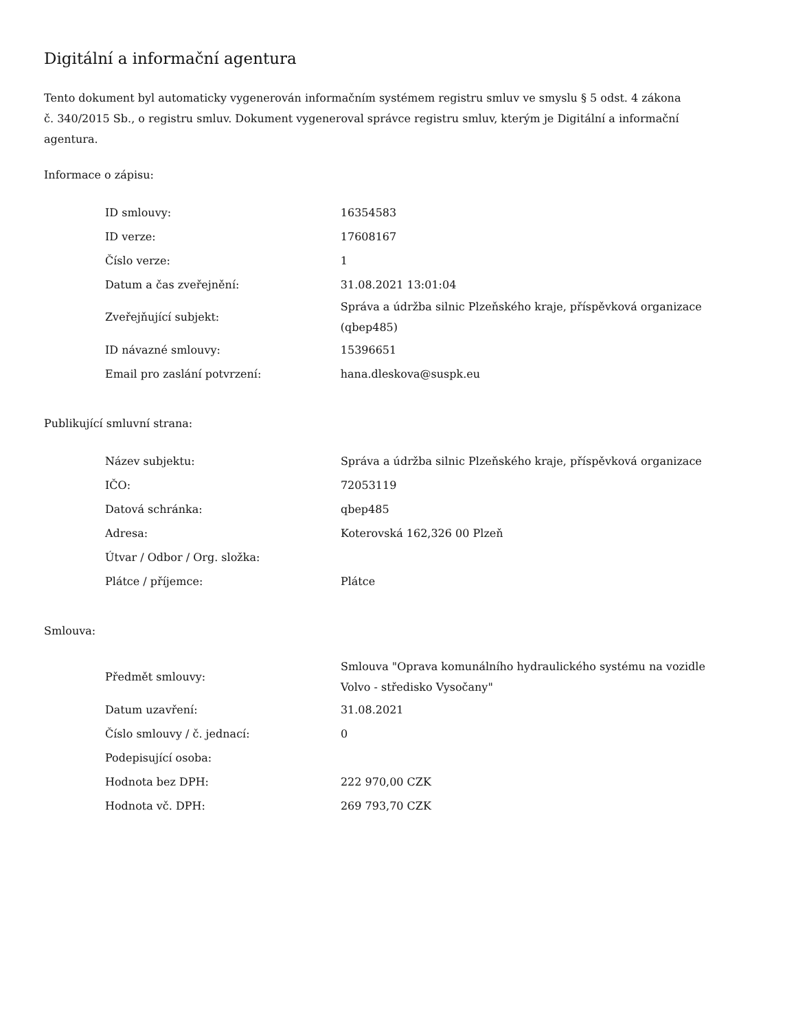Digitální a informační agentura
Tento dokument byl automaticky vygenerován informačním systémem registru smluv ve smyslu § 5 odst. 4 zákona
č. 340/2015 Sb., o registru smluv. Dokument vygeneroval správce registru smluv, kterým je Digitální a informační agentura.
Informace o zápisu:
| ID smlouvy: | 16354583 |
| ID verze: | 17608167 |
| Číslo verze: | 1 |
| Datum a čas zveřejnění: | 31.08.2021 13:01:04 |
| Zveřejňující subjekt: | Správa a údržba silnic Plzeňského kraje, příspěvková organizace (qbep485) |
| ID návazné smlouvy: | 15396651 |
| Email pro zaslání potvrzení: | hana.dleskova@suspk.eu |
Publikující smluvní strana:
| Název subjektu: | Správa a údržba silnic Plzeňského kraje, příspěvková organizace |
| IČO: | 72053119 |
| Datová schránka: | qbep485 |
| Adresa: | Koterovská 162,326 00 Plzeň |
| Útvar / Odbor / Org. složka: | |
| Plátce / příjemce: | Plátce |
Smlouva:
| Předmět smlouvy: | Smlouva "Oprava komunálního hydraulického systému na vozidle Volvo - středisko Vysočany" |
| Datum uzavření: | 31.08.2021 |
| Číslo smlouvy / č. jednací: | 0 |
| Podepisující osoba: | |
| Hodnota bez DPH: | 222 970,00 CZK |
| Hodnota vč. DPH: | 269 793,70 CZK |